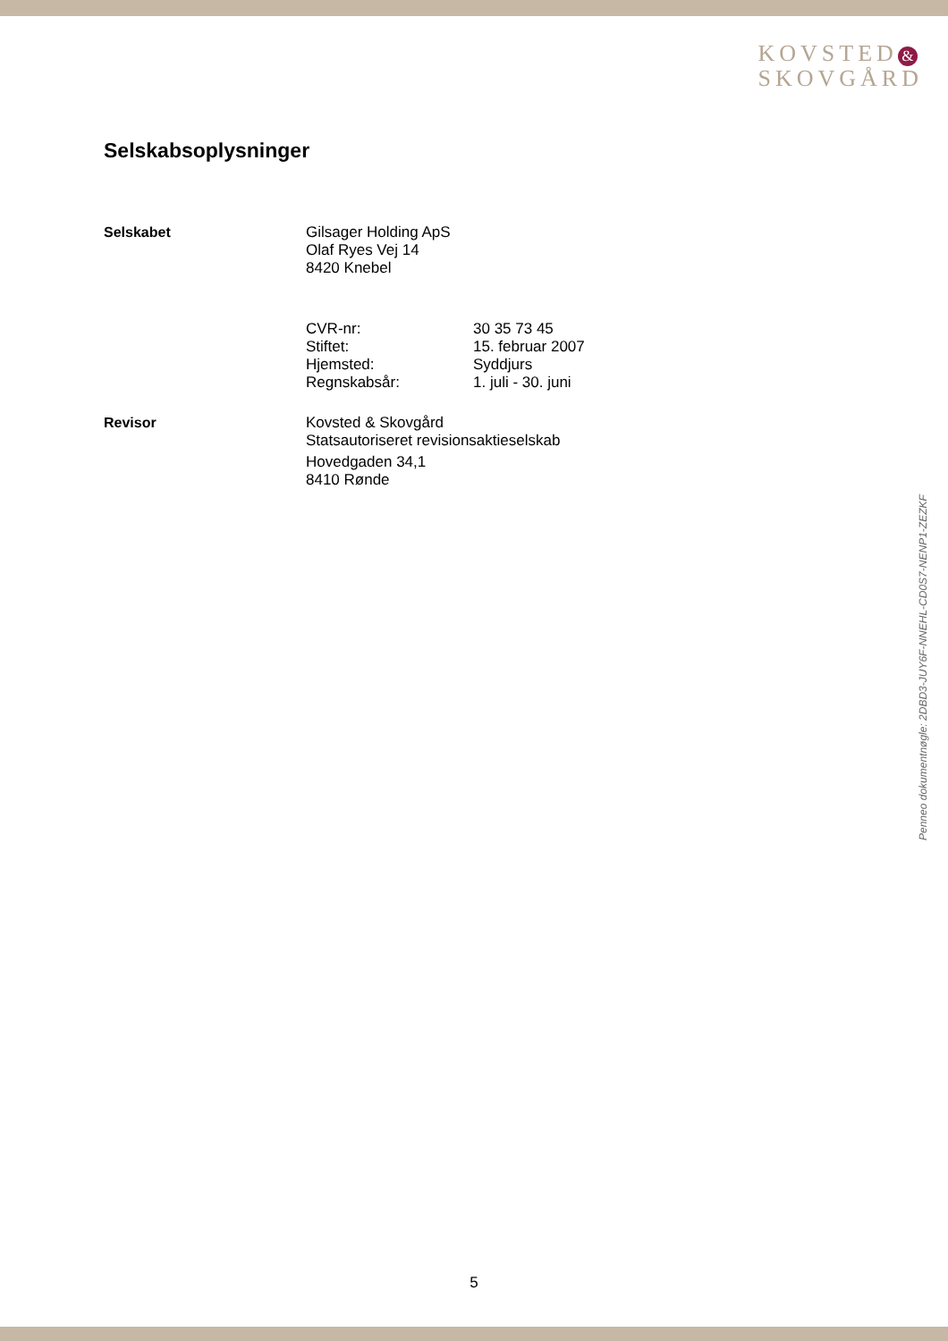KOVSTED &
SKOVGÅRD
Selskabsoplysninger
Selskabet Gilsager Holding ApS
Olaf Ryes Vej 14
8420 Knebel
CVR-nr: 30 35 73 45
Stiftet: 15. februar 2007
Hjemsted: Syddjurs
Regnskabsår: 1. juli - 30. juni
Revisor Kovsted & Skovgård
Statsautoriseret revisionsaktieselskab
Hovedgaden 34,1
8410 Rønde
Penneo dokumentnøgle: 2DBD3-JUY6F-NNEHL-CD0S7-NENP1-ZEZKF
5